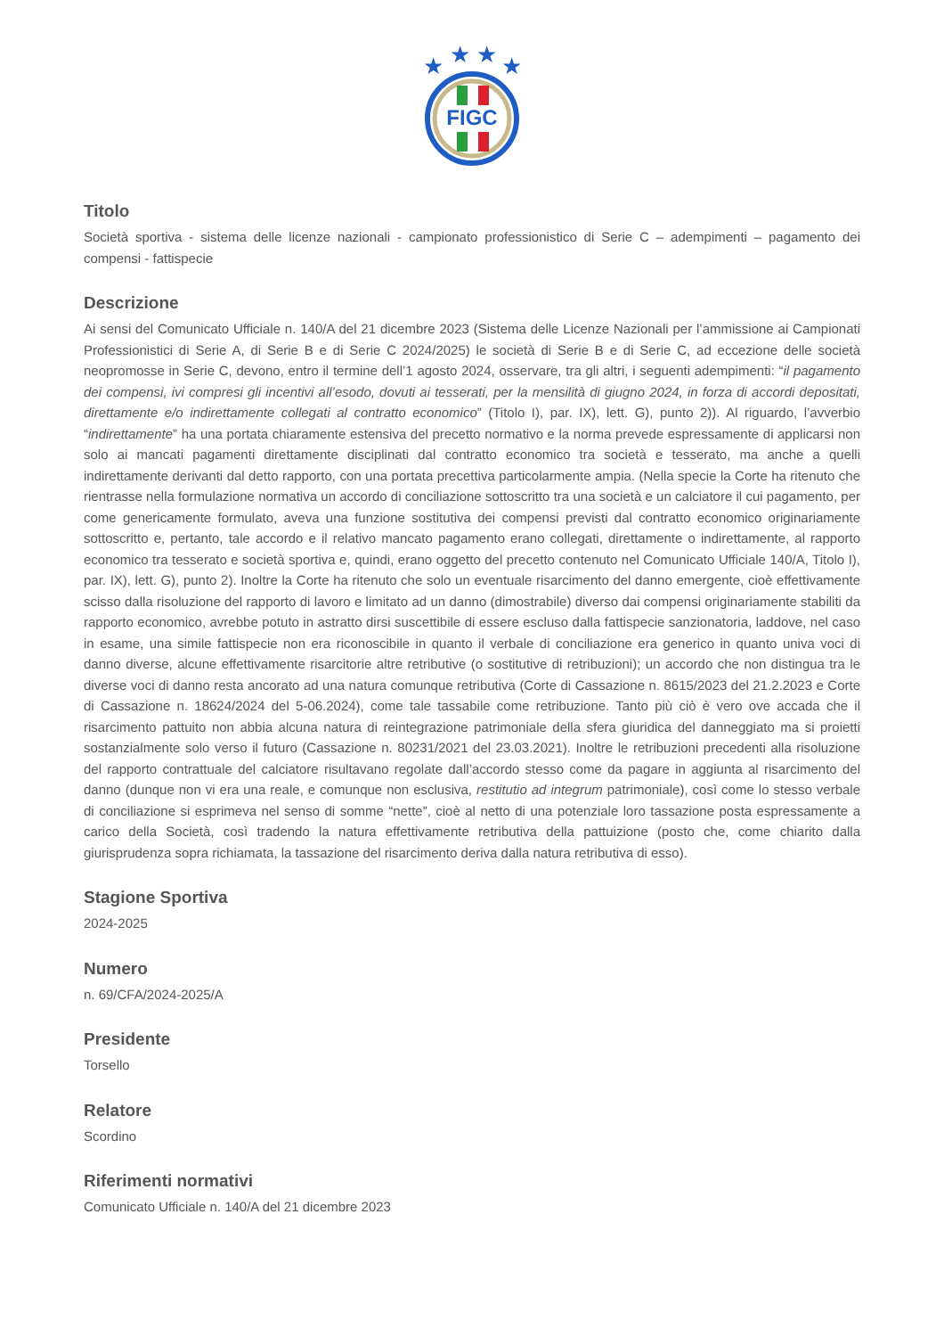★
★
★
★
FIGC
Titolo
Società sportiva - sistema delle licenze nazionali - campionato professionistico di Serie C – adempimenti – pagamento dei compensi - fattispecie
Descrizione
Ai sensi del Comunicato Ufficiale n. 140/A del 21 dicembre 2023 (Sistema delle Licenze Nazionali per l’ammissione ai Campionati Professionistici di Serie A, di Serie B e di Serie C 2024/2025) le società di Serie B e di Serie C, ad eccezione delle società neopromosse in Serie C, devono, entro il termine dell’1 agosto 2024, osservare, tra gli altri, i seguenti adempimenti: “il pagamento dei compensi, ivi compresi gli incentivi all’esodo, dovuti ai tesserati, per la mensilità di giugno 2024, in forza di accordi depositati, direttamente e/o indirettamente collegati al contratto economico” (Titolo I), par. IX), lett. G), punto 2)). Al riguardo, l’avverbio “indirettamente” ha una portata chiaramente estensiva del precetto normativo e la norma prevede espressamente di applicarsi non solo ai mancati pagamenti direttamente disciplinati dal contratto economico tra società e tesserato, ma anche a quelli indirettamente derivanti dal detto rapporto, con una portata precettiva particolarmente ampia. (Nella specie la Corte ha ritenuto che rientrasse nella formulazione normativa un accordo di conciliazione sottoscritto tra una società e un calciatore il cui pagamento, per come genericamente formulato, aveva una funzione sostitutiva dei compensi previsti dal contratto economico originariamente sottoscritto e, pertanto, tale accordo e il relativo mancato pagamento erano collegati, direttamente o indirettamente, al rapporto economico tra tesserato e società sportiva e, quindi, erano oggetto del precetto contenuto nel Comunicato Ufficiale 140/A, Titolo I), par. IX), lett. G), punto 2). Inoltre la Corte ha ritenuto che solo un eventuale risarcimento del danno emergente, cioè effettivamente scisso dalla risoluzione del rapporto di lavoro e limitato ad un danno (dimostrabile) diverso dai compensi originariamente stabiliti da rapporto economico, avrebbe potuto in astratto dirsi suscettibile di essere escluso dalla fattispecie sanzionatoria, laddove, nel caso in esame, una simile fattispecie non era riconoscibile in quanto il verbale di conciliazione era generico in quanto univa voci di danno diverse, alcune effettivamente risarcitorie altre retributive (o sostitutive di retribuzioni); un accordo che non distingua tra le diverse voci di danno resta ancorato ad una natura comunque retributiva (Corte di Cassazione n. 8615/2023 del 21.2.2023 e Corte di Cassazione n. 18624/2024 del 5-06.2024), come tale tassabile come retribuzione. Tanto più ciò è vero ove accada che il risarcimento pattuito non abbia alcuna natura di reintegrazione patrimoniale della sfera giuridica del danneggiato ma si proietti sostanzialmente solo verso il futuro (Cassazione n. 80231/2021 del 23.03.2021). Inoltre le retribuzioni precedenti alla risoluzione del rapporto contrattuale del calciatore risultavano regolate dall’accordo stesso come da pagare in aggiunta al risarcimento del danno (dunque non vi era una reale, e comunque non esclusiva, restitutio ad integrum patrimoniale), così come lo stesso verbale di conciliazione si esprimeva nel senso di somme “nette”, cioè al netto di una potenziale loro tassazione posta espressamente a carico della Società, così tradendo la natura effettivamente retributiva della pattuizione (posto che, come chiarito dalla giurisprudenza sopra richiamata, la tassazione del risarcimento deriva dalla natura retributiva di esso).
Stagione Sportiva
2024-2025
Numero
n. 69/CFA/2024-2025/A
Presidente
Torsello
Relatore
Scordino
Riferimenti normativi
Comunicato Ufficiale n. 140/A del 21 dicembre 2023